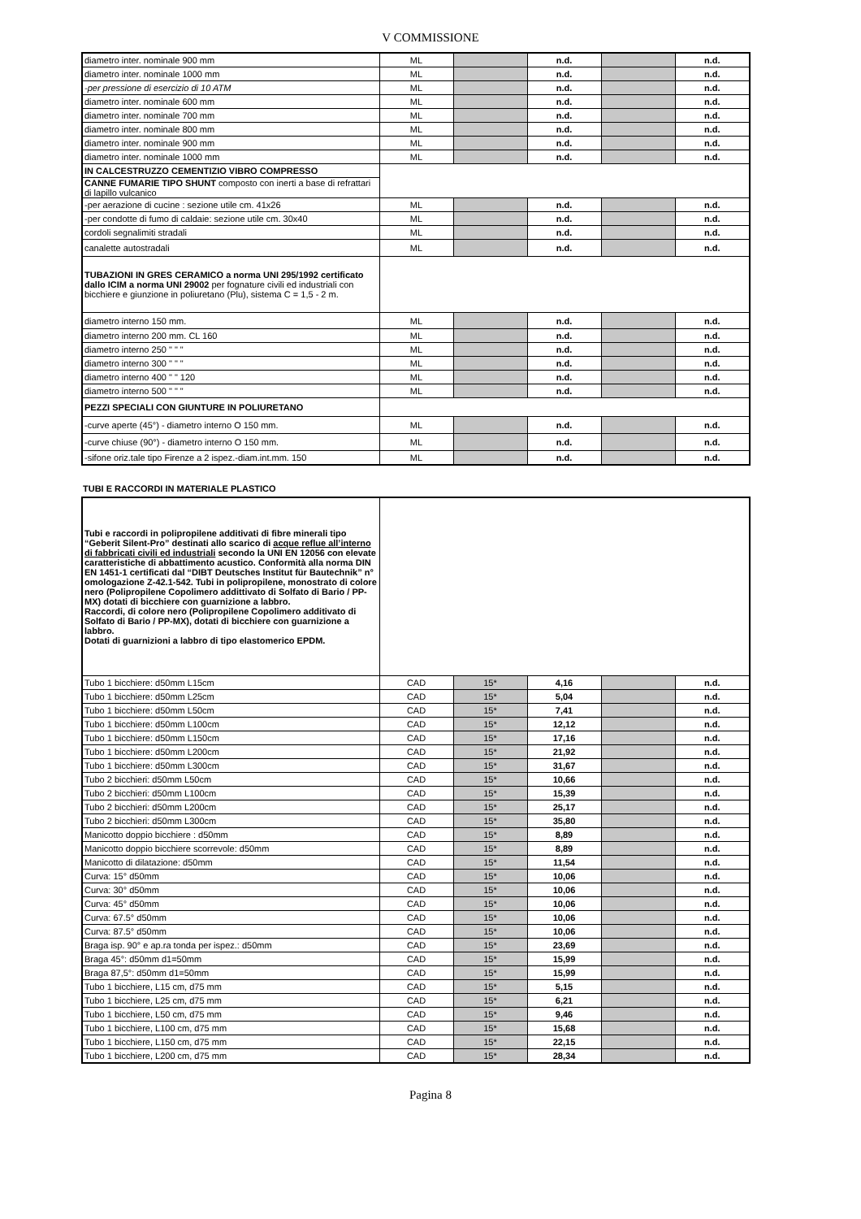V COMMISSIONE
| diametro inter. nominale 900 mm | ML | | n.d. | | n.d. |
| diametro inter. nominale 1000 mm | ML | | n.d. | | n.d. |
| -per pressione di esercizio di 10 ATM | ML | | n.d. | | n.d. |
| diametro inter. nominale 600 mm | ML | | n.d. | | n.d. |
| diametro inter. nominale 700 mm | ML | | n.d. | | n.d. |
| diametro inter. nominale 800 mm | ML | | n.d. | | n.d. |
| diametro inter. nominale 900 mm | ML | | n.d. | | n.d. |
| diametro inter. nominale 1000 mm | ML | | n.d. | | n.d. |
| IN CALCESTRUZZO CEMENTIZIO VIBRO COMPRESSO | | | | | |
| CANNE FUMARIE TIPO SHUNT composto con inerti a base di refrattari di lapillo vulcanico | | | | | |
| -per aerazione di cucine : sezione utile cm. 41x26 | ML | | n.d. | | n.d. |
| -per condotte di fumo di caldaie: sezione utile cm. 30x40 | ML | | n.d. | | n.d. |
| cordoli segnalimiti stradali | ML | | n.d. | | n.d. |
| canalette autostradali | ML | | n.d. | | n.d. |
| TUBAZIONI IN GRES CERAMICO a norma UNI 295/1992 certificato dallo ICIM a norma UNI 29002 per fognature civili ed industriali con bicchiere e giunzione in poliuretano (Plu), sistema C = 1,5 - 2 m. | | | | | |
| diametro interno 150 mm. | ML | | n.d. | | n.d. |
| diametro interno 200 mm. CL 160 | ML | | n.d. | | n.d. |
| diametro interno 250 " " " | ML | | n.d. | | n.d. |
| diametro interno 300 " " " | ML | | n.d. | | n.d. |
| diametro interno 400 " " 120 | ML | | n.d. | | n.d. |
| diametro interno 500 " " " | ML | | n.d. | | n.d. |
| PEZZI SPECIALI CON GIUNTURE IN POLIURETANO | | | | | |
| -curve aperte (45°) - diametro interno O 150 mm. | ML | | n.d. | | n.d. |
| -curve chiuse (90°) - diametro interno O 150 mm. | ML | | n.d. | | n.d. |
| -sifone oriz.tale tipo Firenze a 2 ispez.-diam.int.mm. 150 | ML | | n.d. | | n.d. |
TUBI E RACCORDI IN MATERIALE PLASTICO
| Tubi e raccordi in polipropilene additivati di fibre minerali tipo “Geberit Silent-Pro” destinati allo scarico di acque reflue all’interno di fabbricati civili ed industriali secondo la UNI EN 12056 con elevate caratteristiche di abbattimento acustico. Conformità alla norma DIN EN 1451-1 certificati dal “DIBT Deutsches Institut für Bautechnik” n° omologazione Z-42.1-542. Tubi in polipropilene, monostrato di colore nero (Polipropilene Copolimero addittivato di Solfato di Bario / PP-MX) dotati di bicchiere con guarnizione a labbro. Raccordi, di colore nero (Polipropilene Copolimero additivato di Solfato di Bario / PP-MX), dotati di bicchiere con guarnizione a labbro. Dotati di guarnizioni a labbro di tipo elastomerico EPDM. | | | | | |
| Tubo 1 bicchiere: d50mm L15cm | CAD | 15* | 4,16 | | n.d. |
| Tubo 1 bicchiere: d50mm L25cm | CAD | 15* | 5,04 | | n.d. |
| Tubo 1 bicchiere: d50mm L50cm | CAD | 15* | 7,41 | | n.d. |
| Tubo 1 bicchiere: d50mm L100cm | CAD | 15* | 12,12 | | n.d. |
| Tubo 1 bicchiere: d50mm L150cm | CAD | 15* | 17,16 | | n.d. |
| Tubo 1 bicchiere: d50mm L200cm | CAD | 15* | 21,92 | | n.d. |
| Tubo 1 bicchiere: d50mm L300cm | CAD | 15* | 31,67 | | n.d. |
| Tubo 2 bicchieri: d50mm L50cm | CAD | 15* | 10,66 | | n.d. |
| Tubo 2 bicchieri: d50mm L100cm | CAD | 15* | 15,39 | | n.d. |
| Tubo 2 bicchieri: d50mm L200cm | CAD | 15* | 25,17 | | n.d. |
| Tubo 2 bicchieri: d50mm L300cm | CAD | 15* | 35,80 | | n.d. |
| Manicotto doppio bicchiere : d50mm | CAD | 15* | 8,89 | | n.d. |
| Manicotto doppio bicchiere scorrevole: d50mm | CAD | 15* | 8,89 | | n.d. |
| Manicotto di dilatazione: d50mm | CAD | 15* | 11,54 | | n.d. |
| Curva: 15° d50mm | CAD | 15* | 10,06 | | n.d. |
| Curva: 30° d50mm | CAD | 15* | 10,06 | | n.d. |
| Curva: 45° d50mm | CAD | 15* | 10,06 | | n.d. |
| Curva: 67.5° d50mm | CAD | 15* | 10,06 | | n.d. |
| Curva: 87.5° d50mm | CAD | 15* | 10,06 | | n.d. |
| Braga isp. 90° e ap.ra tonda per ispez.: d50mm | CAD | 15* | 23,69 | | n.d. |
| Braga 45°: d50mm d1=50mm | CAD | 15* | 15,99 | | n.d. |
| Braga 87,5°: d50mm d1=50mm | CAD | 15* | 15,99 | | n.d. |
| Tubo 1 bicchiere, L15 cm, d75 mm | CAD | 15* | 5,15 | | n.d. |
| Tubo 1 bicchiere, L25 cm, d75 mm | CAD | 15* | 6,21 | | n.d. |
| Tubo 1 bicchiere, L50 cm, d75 mm | CAD | 15* | 9,46 | | n.d. |
| Tubo 1 bicchiere, L100 cm, d75 mm | CAD | 15* | 15,68 | | n.d. |
| Tubo 1 bicchiere, L150 cm, d75 mm | CAD | 15* | 22,15 | | n.d. |
| Tubo 1 bicchiere, L200 cm, d75 mm | CAD | 15* | 28,34 | | n.d. |
Pagina 8